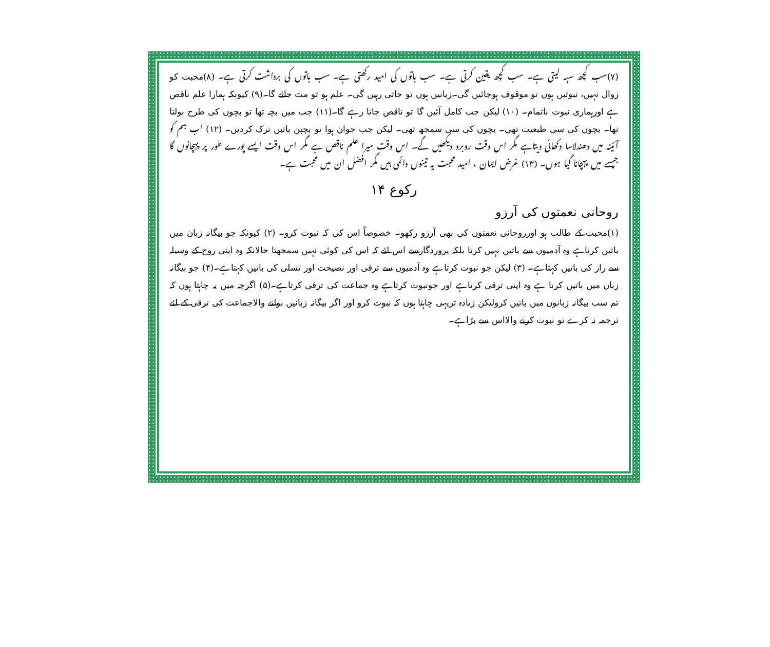(۷)سب کچھ سہہ لیتی ہے۔ سب کچھ یقین کرتی ہے۔ سب باتوں کی امید رکھتی ہے۔ سب باتوں کی برداشت کرتی ہے۔ (۸)محبت کو زوال نہیں، نبوتیں ہوں تو موقوف ہوجائیں گی۔زبانیں ہوں تو جاتی رہیں گی۔ علم ہو تو مٹ جائے گا۔(۹) کیونکہ ہمارا علم ناقص ہے اورہماری نبوت ناتمام۔ (۱۰) لیکن جب کامل آئیں گا تو ناقص جاتا رہے گا۔(۱۱) جب میں بچہ تھا تو بچوں کی طرح بولتا تھا۔ بچوں کی سی طبعیت تھی۔ بچوں کی سی سمجھ تھی۔ لیکن جب جوان ہوا تو بچپن باتیں ترک کردیں۔ (۱۲) اب ہم کو آئینہ میں دھندلاسا دکھائی دیتاہے مگر اس وقت روبرو دیکھیں گے۔ اس وقت میرا علم ناقص ہے مگر اس وقت ایسے پورے طور پر پہچانوں گا جیسے میں پہچانا گیا ہوں۔ (۱۳) غرض ایمان ، امید محبت یہ تینوں دائمی ہیں مگر افضل ان میں محبت ہے۔
رکوع ۱۴
روحانی نعمتوں کی آرزو
(۱)محبت کے طالب ہو اورروحانی نعمتوں کی بھی آرزو رکھو۔ خصوصاً اس کی کہ نبوت کرو۔ (۲) کیونکہ جو بیگانہ زبان میں باتیں کرتاہے وہ آدمیوں سے باتیں نہیں کرتا بلکہ پروردگارسے اس لئے کہ اس کی کوئی نہیں سمجھتا حالانکہ وہ اپنی روح کے وسیلہ سے راز کی باتیں کہتاہے۔ (۳) لیکن جو نبوت کرتاہے وہ آدمیوں سے ترقی اور نصیحت اور تسلی کی باتیں کہتاہے۔(۴) جو بیگانہ زبان میں باتیں کرتا ہے وہ اپنی ترقی کرتاہے اور جونبوت کرتاہے وہ جماعت کی ترقی کرتاہے۔(۵) اگرچہ میں یہ چاہتا ہوں کہ تم سب بیگانہ زبانوں میں باتیں کرولیکن زیادہ تریہی چاہتا ہوں کہ نبوت کرو اور اگر بیگانہ زبانیں بولنے والاجماعت کی ترقی کے لئے ترجمہ نہ کرے تو نبوت کرنے والااس سے بڑاہے۔